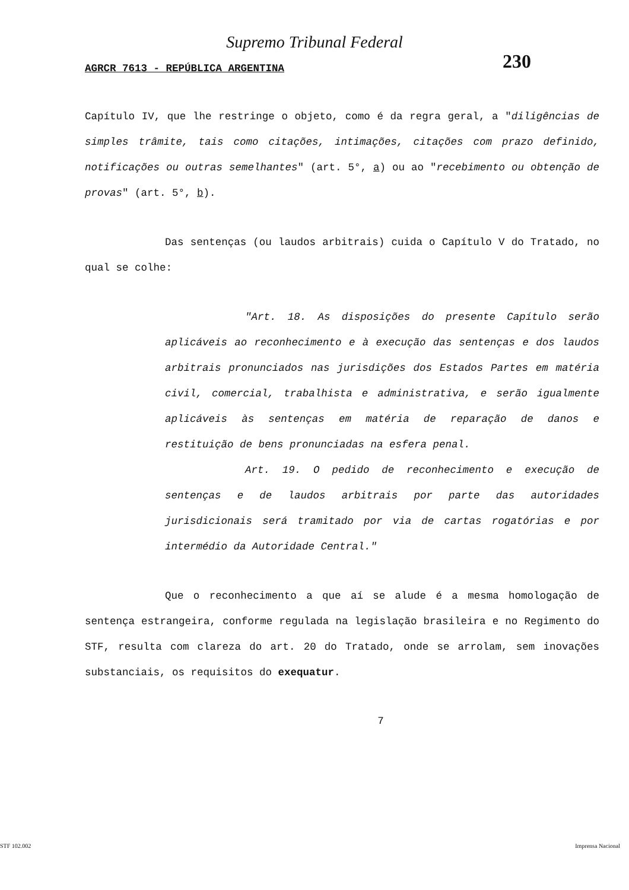Supremo Tribunal Federal
AGRCR 7613 - REPÚBLICA ARGENTINA 230
Capítulo IV, que lhe restringe o objeto, como é da regra geral, a "diligências de simples trâmite, tais como citações, intimações, citações com prazo definido, notificações ou outras semelhantes" (art. 5°, a) ou ao "recebimento ou obtenção de provas" (art. 5°, b).
Das sentenças (ou laudos arbitrais) cuida o Capítulo V do Tratado, no qual se colhe:
"Art. 18. As disposições do presente Capítulo serão aplicáveis ao reconhecimento e à execução das sentenças e dos laudos arbitrais pronunciados nas jurisdições dos Estados Partes em matéria civil, comercial, trabalhista e administrativa, e serão igualmente aplicáveis às sentenças em matéria de reparação de danos e restituição de bens pronunciadas na esfera penal.
Art. 19. O pedido de reconhecimento e execução de sentenças e de laudos arbitrais por parte das autoridades jurisdicionais será tramitado por via de cartas rogatórias e por intermédio da Autoridade Central."
Que o reconhecimento a que aí se alude é a mesma homologação de sentença estrangeira, conforme regulada na legislação brasileira e no Regimento do STF, resulta com clareza do art. 20 do Tratado, onde se arrolam, sem inovações substanciais, os requisitos do exequatur.
7
STF 102.002 Imprensa Nacional